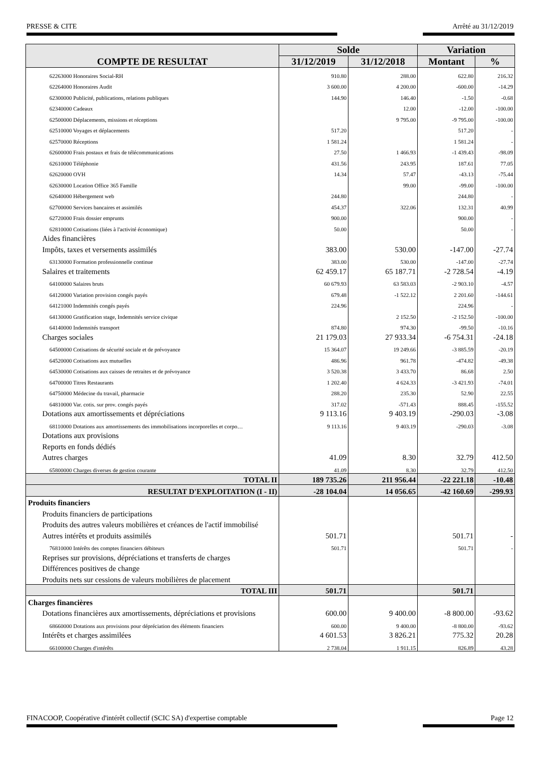PRESSE & CITE Arrêté au 31/12/2019
| COMPTE DE RESULTAT | Solde | | Variation | |
| --- | --- | --- | --- | --- |
| | 31/12/2019 | 31/12/2018 | Montant | % |
| 62263000 Honoraires Social-RH | 910.80 | 288.00 | 622.80 | 216.32 |
| 62264000 Honoraires Audit | 3 600.00 | 4 200.00 | -600.00 | -14.29 |
| 62300000 Publicité, publications, relations publiques | 144.90 | 146.40 | -1.50 | -0.68 |
| 62340000 Cadeaux | | 12.00 | -12.00 | -100.00 |
| 62500000 Déplacements, missions et réceptions | | 9 795.00 | -9 795.00 | -100.00 |
| 62510000 Voyages et déplacements | 517.20 | | 517.20 | - |
| 62570000 Réceptions | 1 581.24 | | 1 581.24 | - |
| 62600000 Frais postaux et frais de télécommunications | 27.50 | 1 466.93 | -1 439.43 | -98.09 |
| 62610000 Téléphonie | 431.56 | 243.95 | 187.61 | 77.05 |
| 62620000 OVH | 14.34 | 57.47 | -43.13 | -75.44 |
| 62630000 Location Office 365 Famille | | 99.00 | -99.00 | -100.00 |
| 62640000 Hébergement web | 244.80 | | 244.80 | - |
| 62700000 Services bancaires et assimilés | 454.37 | 322.06 | 132.31 | 40.99 |
| 62720000 Frais dossier emprunts | 900.00 | | 900.00 | - |
| 62810000 Cotisations (liées à l'activité économique) | 50.00 | | 50.00 | - |
| Aides financières | | | | |
| Impôts, taxes et versements assimilés | 383.00 | 530.00 | -147.00 | -27.74 |
| 63130000 Formation professionnelle continue | 383.00 | 530.00 | -147.00 | -27.74 |
| Salaires et traitements | 62 459.17 | 65 187.71 | -2 728.54 | -4.19 |
| 64100000 Salaires bruts | 60 679.93 | 63 583.03 | -2 903.10 | -4.57 |
| 64120000 Variation provision congés payés | 679.48 | -1 522.12 | 2 201.60 | -144.61 |
| 64121000 Indemnités congés payés | 224.96 | | 224.96 | - |
| 64130000 Gratification stage, Indemnités service civique | | 2 152.50 | -2 152.50 | -100.00 |
| 64140000 Indemnités transport | 874.80 | 974.30 | -99.50 | -10.16 |
| Charges sociales | 21 179.03 | 27 933.34 | -6 754.31 | -24.18 |
| 64500000 Cotisations de sécurité sociale et de prévoyance | 15 364.07 | 19 249.66 | -3 885.59 | -20.19 |
| 64520000 Cotisations aux mutuelles | 486.96 | 961.78 | -474.82 | -49.38 |
| 64530000 Cotisations aux caisses de retraites et de prévoyance | 3 520.38 | 3 433.70 | 86.68 | 2.50 |
| 64700000 Titres Restaurants | 1 202.40 | 4 624.33 | -3 421.93 | -74.01 |
| 64750000 Médecine du travail, pharmacie | 288.20 | 235.30 | 52.90 | 22.55 |
| 64810000 Var. cotis. sur prov. congés payés | 317.02 | -571.43 | 888.45 | -155.52 |
| Dotations aux amortissements et dépréciations | 9 113.16 | 9 403.19 | -290.03 | -3.08 |
| 68110000 Dotations aux amortissements des immobilisations incorporelles et corpo… | 9 113.16 | 9 403.19 | -290.03 | -3.08 |
| Dotations aux provisions | | | | |
| Reports en fonds dédiés | | | | |
| Autres charges | 41.09 | 8.30 | 32.79 | 412.50 |
| 65800000 Charges diverses de gestion courante | 41.09 | 8.30 | 32.79 | 412.50 |
| TOTAL II | 189 735.26 | 211 956.44 | -22 221.18 | -10.48 |
| RESULTAT D'EXPLOITATION (I - II) | -28 104.04 | 14 056.65 | -42 160.69 | -299.93 |
| Produits financiers | | | | |
| Produits financiers de participations | | | | |
| Produits des autres valeurs mobilières et créances de l'actif immobilisé | | | | |
| Autres intérêts et produits assimilés | 501.71 | | 501.71 | - |
| 76810000 Intérêts des comptes financiers débiteurs | 501.71 | | 501.71 | - |
| Reprises sur provisions, dépréciations et transferts de charges | | | | |
| Différences positives de change | | | | |
| Produits nets sur cessions de valeurs mobilières de placement | | | | |
| TOTAL III | 501.71 | | 501.71 | |
| Charges financières | | | | |
| Dotations financières aux amortissements, dépréciations et provisions | 600.00 | 9 400.00 | -8 800.00 | -93.62 |
| 68660000 Dotations aux provisions pour dépréciation des éléments financiers | 600.00 | 9 400.00 | -8 800.00 | -93.62 |
| Intérêts et charges assimilées | 4 601.53 | 3 826.21 | 775.32 | 20.28 |
| 66100000 Charges d'intérêts | 2 738.04 | 1 911.15 | 826.89 | 43.28 |
FINACOOP, Coopérative d'intérêt collectif (SCIC SA) d'expertise comptable Page 12